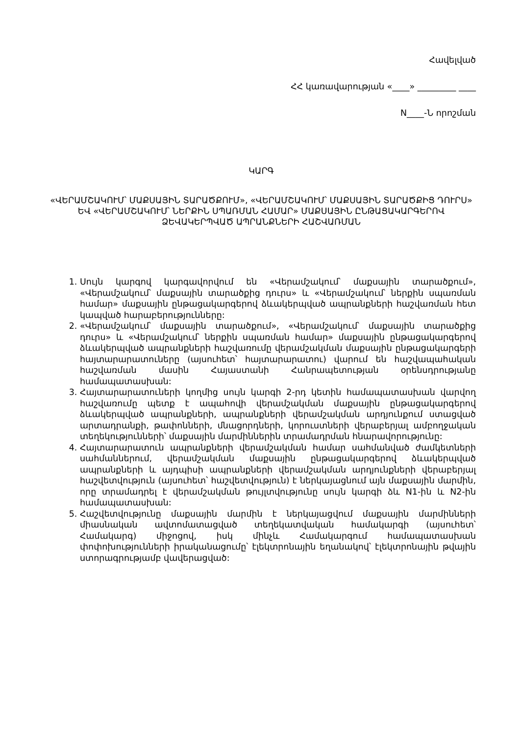Հավելված
ՀՀ կառավարության «____» _________ ____
N____-Ն որոշման
ԿԱՐԳ
«ՎԵՐԱՄՇԱԿՈՒՄ՝ ՄԱՔՍԱՅԻՆ ՏԱՐԱԾՔՈՒՄ», «ՎԵՐԱՄՇԱԿՈՒՄ՝ ՄԱՔՍԱՅԻՆ ՏԱՐԱԾՔԻՑ ԴՈՒՐՍ» ԵՎ «ՎԵՐԱՄՇԱԿՈՒՄ՝ ՆԵՐՔԻՆ ՍՊԱՌՄԱՆ ՀԱՄԱՐ» ՄԱՔՍԱՅԻՆ ԸՆԹԱՑԱԿԱՐԳԵՐՈՎ ՁԵՎԱԿԵՐՊՎԱԾ ԱՊՐԱՆՔՆԵՐԻ ՀԱՇՎԱՌՄԱՆ
1. Սույն կարգով կարգավորվում են «Վերամշակում՝ մաքսային տարածքում», «Վերամշակում՝ մաքսային տարածքից դուրս» և «Վերամշակում՝ ներքին սպառման համար» մաքսային ընթացակարգերով ձևակերպված ապրանքների հաշվառման հետ կապված հարաբերությունները:
2. «Վերամշակում՝ մաքսային տարածքում», «Վերամշակում՝ մաքսային տարածքից դուրս» և «Վերամշակում՝ ներքին սպառման համար» մաքսային ընթացակարգերով ձևակերպված ապրանքների հաշվառումը վերամշակման մաքսային ընթացակարգերի հայտարարատուները (այսուհետ՝ հայտարարատու) վարում են հաշվապահական հաշվառման մասին Հայաստանի Հանրապետության օրենսդրությանը համապատասխան:
3. Հայտարարատուների կողմից սույն կարգի 2-րդ կետին համապատասխան վարվող հաշվառումը պետք է ապահովի վերամշակման մաքսային ընթացակարգերով ձևակերպված ապրանքների, ապրանքների վերամշակման արդյունքում ստացված արտադրանքի, թափոնների, մնացորդների, կորուստների վերաբերյալ ամբողջական տեղեկությունների՝ մաքսային մարմիններին տրամադրման հնարավորությունը:
4. Հայտարարատուն ապրանքների վերամշակման համար սահմանված ժամկետների սահմաններում, վերամշակման մաքսային ընթացակարգերով ձևակերպված ապրանքների և այդպիսի ապրանքների վերամշակման արդյունքների վերաբերյալ հաշվետվություն (այսուհետ՝ հաշվետվություն) է ներկայացնում այն մաքսային մարմին, որը տրամադրել է վերամշակման թույլտվությունը սույն կարգի ձև N1-ին և N2-ին համապատասխան:
5. Հաշվետվությունը մաքսային մարմին է ներկայացվում մաքսային մարմինների միասնական ավտոմատացված տեղեկատվական համակարգի (այսուհետ՝ Համակարգ) միջոցով, իսկ մինչև Համակարգում համապատասխան փոփոխությունների իրականացումը՝ էլեկտրոնային եղանակով՝ էլեկտրոնային թվային ստորագրությամբ վավերացված: